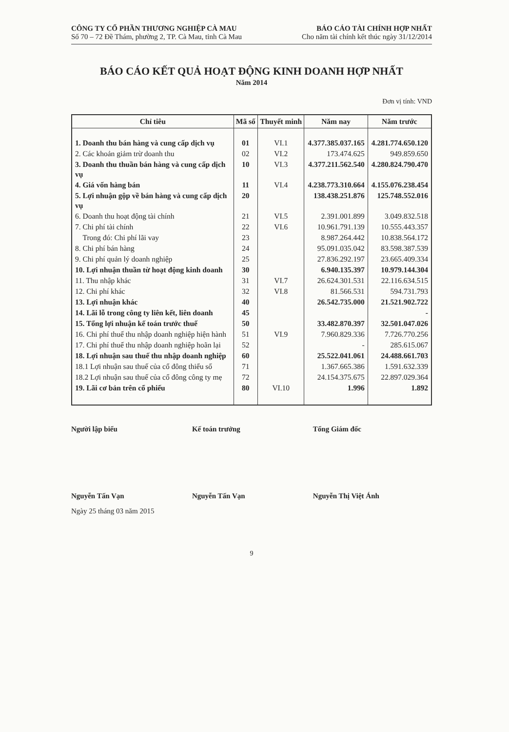CÔNG TY CỔ PHẦN THƯƠNG NGHIỆP CÀ MAU
Số 70 – 72 Đề Thám, phường 2, TP. Cà Mau, tỉnh Cà Mau
BÁO CÁO TÀI CHÍNH HỢP NHẤT
Cho năm tài chính kết thúc ngày 31/12/2014
BÁO CÁO KẾT QUẢ HOẠT ĐỘNG KINH DOANH HỢP NHẤT
Năm 2014
Đơn vị tính: VND
| Chỉ tiêu | Mã số | Thuyết minh | Năm nay | Năm trước |
| --- | --- | --- | --- | --- |
| 1. Doanh thu bán hàng và cung cấp dịch vụ | 01 | VI.1 | 4.377.385.037.165 | 4.281.774.650.120 |
| 2. Các khoản giảm trừ doanh thu | 02 | VI.2 | 173.474.625 | 949.859.650 |
| 3. Doanh thu thuần bán hàng và cung cấp dịch vụ | 10 | VI.3 | 4.377.211.562.540 | 4.280.824.790.470 |
| 4. Giá vốn hàng bán | 11 | VI.4 | 4.238.773.310.664 | 4.155.076.238.454 |
| 5. Lợi nhuận gộp về bán hàng và cung cấp dịch vụ | 20 | | 138.438.251.876 | 125.748.552.016 |
| 6. Doanh thu hoạt động tài chính | 21 | VI.5 | 2.391.001.899 | 3.049.832.518 |
| 7. Chi phí tài chính | 22 | VI.6 | 10.961.791.139 | 10.555.443.357 |
| Trong đó: Chi phí lãi vay | 23 | | 8.987.264.442 | 10.838.564.172 |
| 8. Chi phí bán hàng | 24 | | 95.091.035.042 | 83.598.387.539 |
| 9. Chi phí quản lý doanh nghiệp | 25 | | 27.836.292.197 | 23.665.409.334 |
| 10. Lợi nhuận thuần từ hoạt động kinh doanh | 30 | | 6.940.135.397 | 10.979.144.304 |
| 11. Thu nhập khác | 31 | VI.7 | 26.624.301.531 | 22.116.634.515 |
| 12. Chi phí khác | 32 | VI.8 | 81.566.531 | 594.731.793 |
| 13. Lợi nhuận khác | 40 | | 26.542.735.000 | 21.521.902.722 |
| 14. Lãi lỗ trong công ty liên kết, liên doanh | 45 | | | - |
| 15. Tổng lợi nhuận kế toán trước thuế | 50 | | 33.482.870.397 | 32.501.047.026 |
| 16. Chi phí thuế thu nhập doanh nghiệp hiện hành | 51 | VI.9 | 7.960.829.336 | 7.726.770.256 |
| 17. Chi phí thuế thu nhập doanh nghiệp hoãn lại | 52 | | - | 285.615.067 |
| 18. Lợi nhuận sau thuế thu nhập doanh nghiệp | 60 | | 25.522.041.061 | 24.488.661.703 |
| 18.1 Lợi nhuận sau thuế của cổ đông thiểu số | 71 | | 1.367.665.386 | 1.591.632.339 |
| 18.2 Lợi nhuận sau thuế của cổ đông công ty mẹ | 72 | | 24.154.375.675 | 22.897.029.364 |
| 19. Lãi cơ bản trên cổ phiếu | 80 | VI.10 | 1.996 | 1.892 |
Người lập biểu Kế toán trưởng Tổng Giám đốc
Nguyễn Tấn Vạn Nguyễn Tấn Vạn Nguyễn Thị Việt Ánh
Ngày 25 tháng 03 năm 2015
9